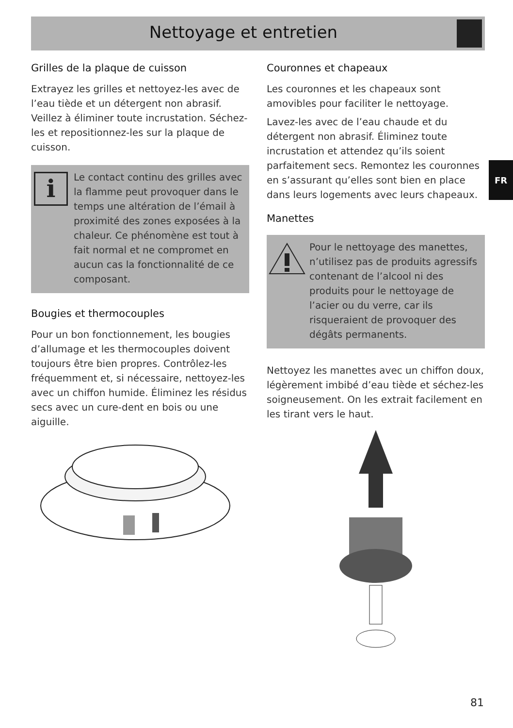Nettoyage et entretien
FR
Grilles de la plaque de cuisson
Extrayez les grilles et nettoyez-les avec de l’eau tiède et un détergent non abrasif. Veillez à éliminer toute incrustation. Séchez-les et repositionnez-les sur la plaque de cuisson.
i
Le contact continu des grilles avec la flamme peut provoquer dans le temps une altération de l’émail à proximité des zones exposées à la chaleur. Ce phénomène est tout à fait normal et ne compromet en aucun cas la fonctionnalité de ce composant.
Bougies et thermocouples
Pour un bon fonctionnement, les bougies d’allumage et les thermocouples doivent toujours être bien propres. Contrôlez-les fréquemment et, si nécessaire, nettoyez-les avec un chiffon humide. Éliminez les résidus secs avec un cure-dent en bois ou une aiguille.
Couronnes et chapeaux
Les couronnes et les chapeaux sont amovibles pour faciliter le nettoyage.
Lavez-les avec de l’eau chaude et du détergent non abrasif. Éliminez toute incrustation et attendez qu’ils soient parfaitement secs. Remontez les couronnes en s’assurant qu’elles sont bien en place dans leurs logements avec leurs chapeaux.
Manettes
Pour le nettoyage des manettes, n’utilisez pas de produits agressifs contenant de l’alcool ni des produits pour le nettoyage de l’acier ou du verre, car ils risqueraient de provoquer des dégâts permanents.
Nettoyez les manettes avec un chiffon doux, légèrement imbibé d’eau tiède et séchez-les soigneusement. On les extrait facilement en les tirant vers le haut.
81